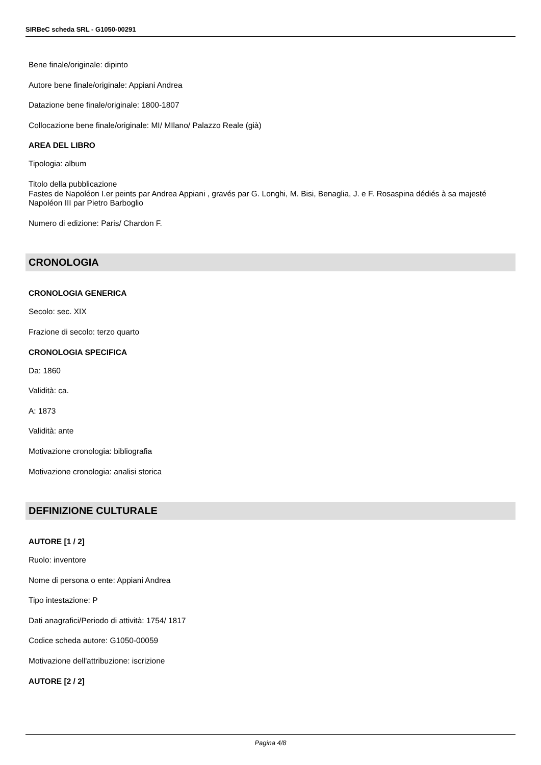SIRBeC scheda SRL - G1050-00291
Bene finale/originale: dipinto
Autore bene finale/originale: Appiani Andrea
Datazione bene finale/originale: 1800-1807
Collocazione bene finale/originale: MI/ MIlano/ Palazzo Reale (già)
AREA DEL LIBRO
Tipologia: album
Titolo della pubblicazione
Fastes de Napoléon I.er peints par Andrea Appiani , gravés par G. Longhi, M. Bisi, Benaglia, J. e F. Rosaspina dédiés à sa majesté Napoléon III par Pietro Barboglio
Numero di edizione: Paris/ Chardon F.
CRONOLOGIA
CRONOLOGIA GENERICA
Secolo: sec. XIX
Frazione di secolo: terzo quarto
CRONOLOGIA SPECIFICA
Da: 1860
Validità: ca.
A: 1873
Validità: ante
Motivazione cronologia: bibliografia
Motivazione cronologia: analisi storica
DEFINIZIONE CULTURALE
AUTORE [1 / 2]
Ruolo: inventore
Nome di persona o ente: Appiani Andrea
Tipo intestazione: P
Dati anagrafici/Periodo di attività: 1754/ 1817
Codice scheda autore: G1050-00059
Motivazione dell'attribuzione: iscrizione
AUTORE [2 / 2]
Pagina 4/8